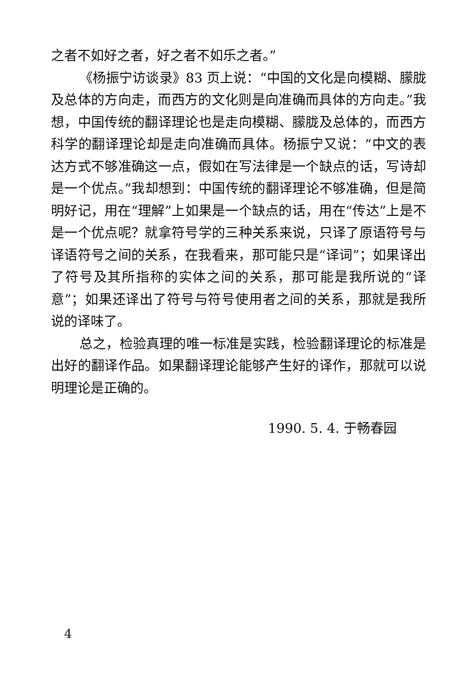之者不如好之者，好之者不如乐之者。”
《杨振宁访谈录》83 页上说：“中国的文化是向模糊、朦胧及总体的方向走，而西方的文化则是向准确而具体的方向走。”我想，中国传统的翻译理论也是走向模糊、朦胧及总体的，而西方科学的翻译理论却是走向准确而具体。杨振宁又说：“中文的表达方式不够准确这一点，假如在写法律是一个缺点的话，写诗却是一个优点。”我却想到：中国传统的翻译理论不够准确，但是简明好记，用在“理解”上如果是一个缺点的话，用在“传达”上是不是一个优点呢？就拿符号学的三种关系来说，只译了原语符号与译语符号之间的关系，在我看来，那可能只是“译词”；如果译出了符号及其所指称的实体之间的关系，那可能是我所说的“译意”；如果还译出了符号与符号使用者之间的关系，那就是我所说的译味了。
总之，检验真理的唯一标准是实践，检验翻译理论的标准是出好的翻译作品。如果翻译理论能够产生好的译作，那就可以说明理论是正确的。
1990. 5. 4. 于畅春园
4